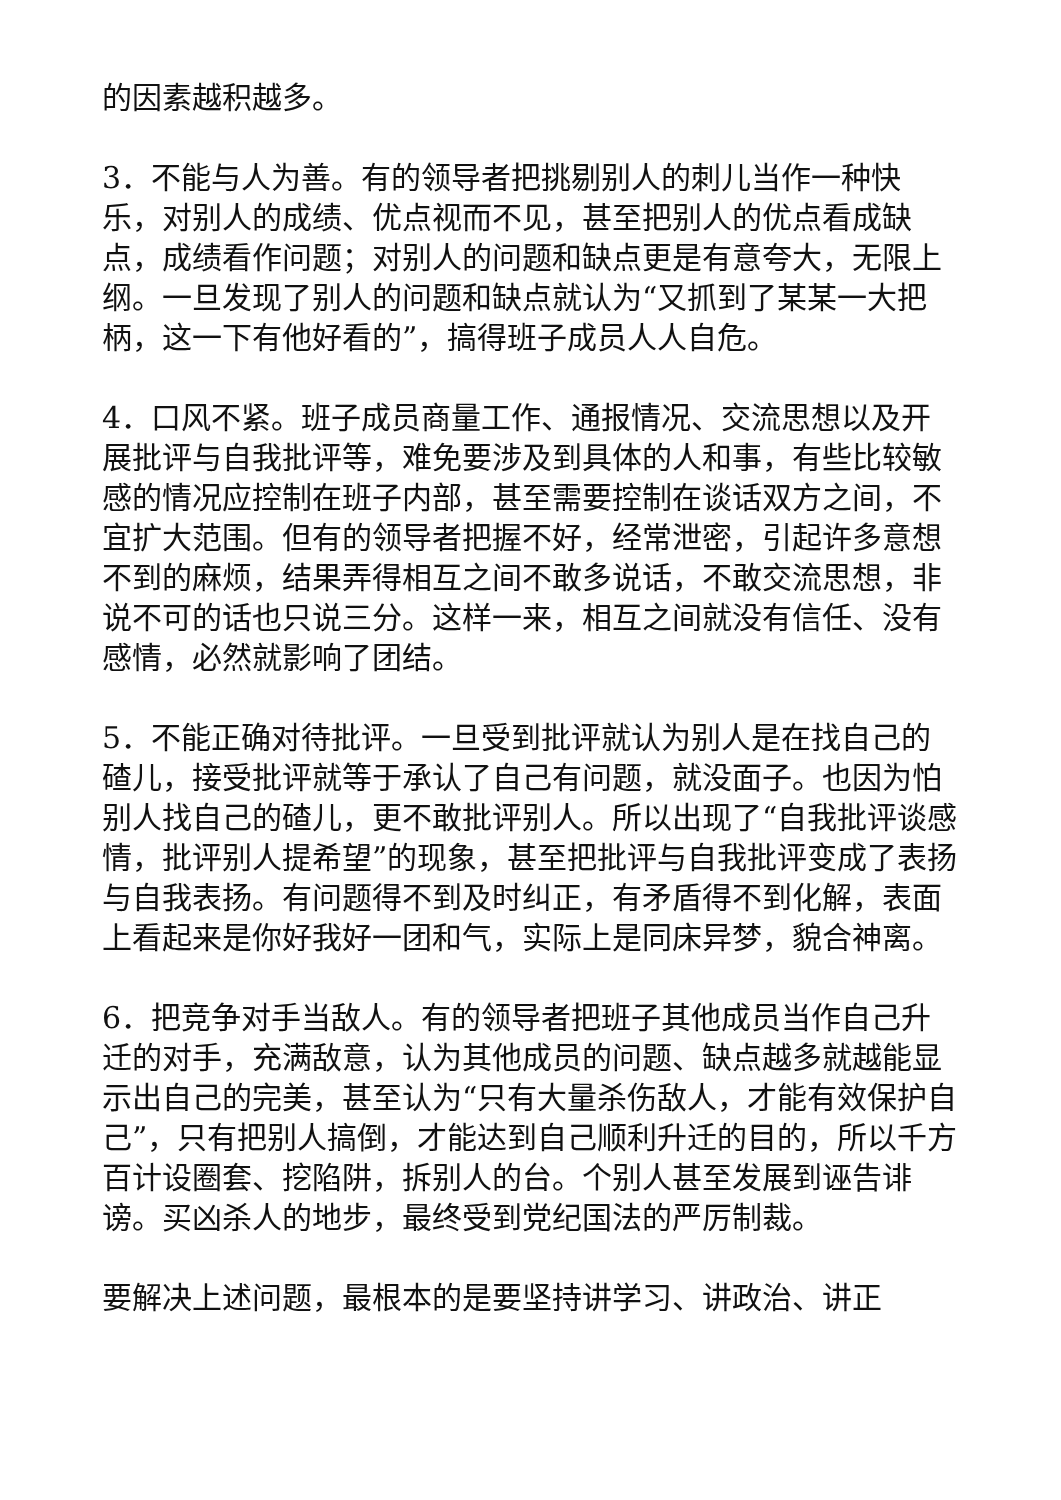的因素越积越多。
3．不能与人为善。有的领导者把挑剔别人的刺儿当作一种快乐，对别人的成绩、优点视而不见，甚至把别人的优点看成缺点，成绩看作问题；对别人的问题和缺点更是有意夸大，无限上纲。一旦发现了别人的问题和缺点就认为“又抓到了某某一大把柄，这一下有他好看的”，搞得班子成员人人自危。
4．口风不紧。班子成员商量工作、通报情况、交流思想以及开展批评与自我批评等，难免要涉及到具体的人和事，有些比较敏感的情况应控制在班子内部，甚至需要控制在谈话双方之间，不宜扩大范围。但有的领导者把握不好，经常泄密，引起许多意想不到的麻烦，结果弄得相互之间不敢多说话，不敢交流思想，非说不可的话也只说三分。这样一来，相互之间就没有信任、没有感情，必然就影响了团结。
5．不能正确对待批评。一旦受到批评就认为别人是在找自己的碴儿，接受批评就等于承认了自己有问题，就没面子。也因为怕别人找自己的碴儿，更不敢批评别人。所以出现了“自我批评谈感情，批评别人提希望”的现象，甚至把批评与自我批评变成了表扬与自我表扬。有问题得不到及时纠正，有矛盾得不到化解，表面上看起来是你好我好一团和气，实际上是同床异梦，貌合神离。
6．把竞争对手当敌人。有的领导者把班子其他成员当作自己升迁的对手，充满敌意，认为其他成员的问题、缺点越多就越能显示出自己的完美，甚至认为“只有大量杀伤敌人，才能有效保护自己”，只有把别人搞倒，才能达到自己顺利升迁的目的，所以千方百计设圈套、挖陷阱，拆别人的台。个别人甚至发展到诬告诽谤。买凶杀人的地步，最终受到党纪国法的严厉制裁。
要解决上述问题，最根本的是要坚持讲学习、讲政治、讲正